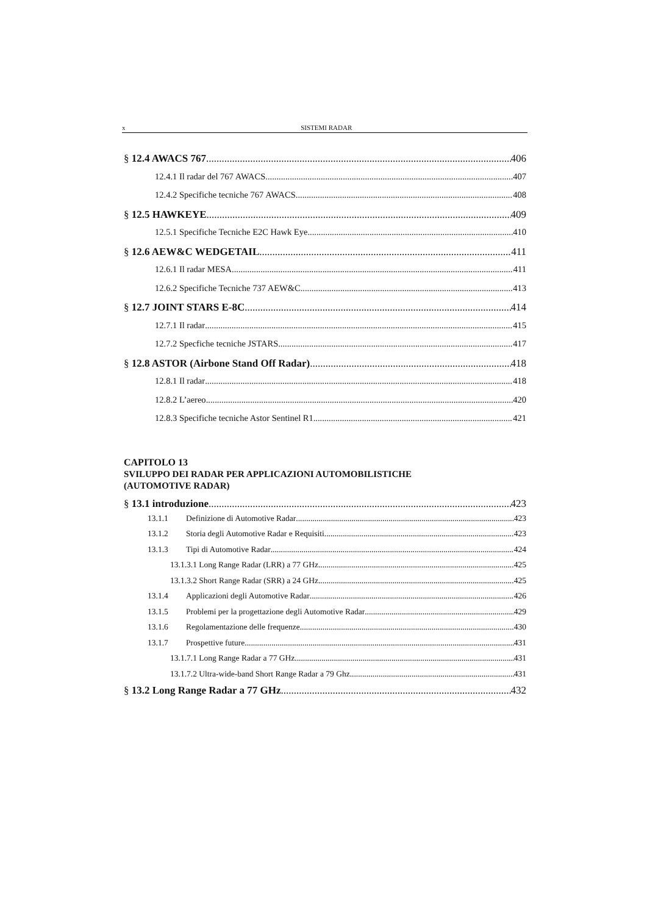x SISTEMI RADAR
§ 12.4 AWACS 767 406
12.4.1 Il radar del 767 AWACS 407
12.4.2 Specifiche tecniche 767 AWACS 408
§ 12.5 HAWKEYE 409
12.5.1 Specifiche Tecniche E2C Hawk Eye 410
§ 12.6 AEW&C WEDGETAIL 411
12.6.1 Il radar MESA 411
12.6.2 Specifiche Tecniche 737 AEW&C 413
§ 12.7 JOINT STARS E-8C 414
12.7.1 Il radar 415
12.7.2 Specfiche tecniche JSTARS 417
§ 12.8 ASTOR (Airbone Stand Off Radar) 418
12.8.1 Il radar 418
12.8.2 L’aereo 420
12.8.3 Specifiche tecniche Astor Sentinel R1 421
CAPITOLO 13
SVILUPPO DEI RADAR PER APPLICAZIONI AUTOMOBILISTICHE
(AUTOMOTIVE RADAR)
§ 13.1 introduzione 423
13.1.1 Definizione di Automotive Radar 423
13.1.2 Storia degli Automotive Radar e Requisiti 423
13.1.3 Tipi di Automotive Radar 424
13.1.3.1 Long Range Radar (LRR) a 77 GHz 425
13.1.3.2 Short Range Radar (SRR) a 24 GHz 425
13.1.4 Applicazioni degli Automotive Radar 426
13.1.5 Problemi per la progettazione degli Automotive Radar 429
13.1.6 Regolamentazione delle frequenze 430
13.1.7 Prospettive future 431
13.1.7.1 Long Range Radar a 77 GHz 431
13.1.7.2 Ultra-wide-band Short Range Radar a 79 Ghz 431
§ 13.2 Long Range Radar a 77 GHz 432